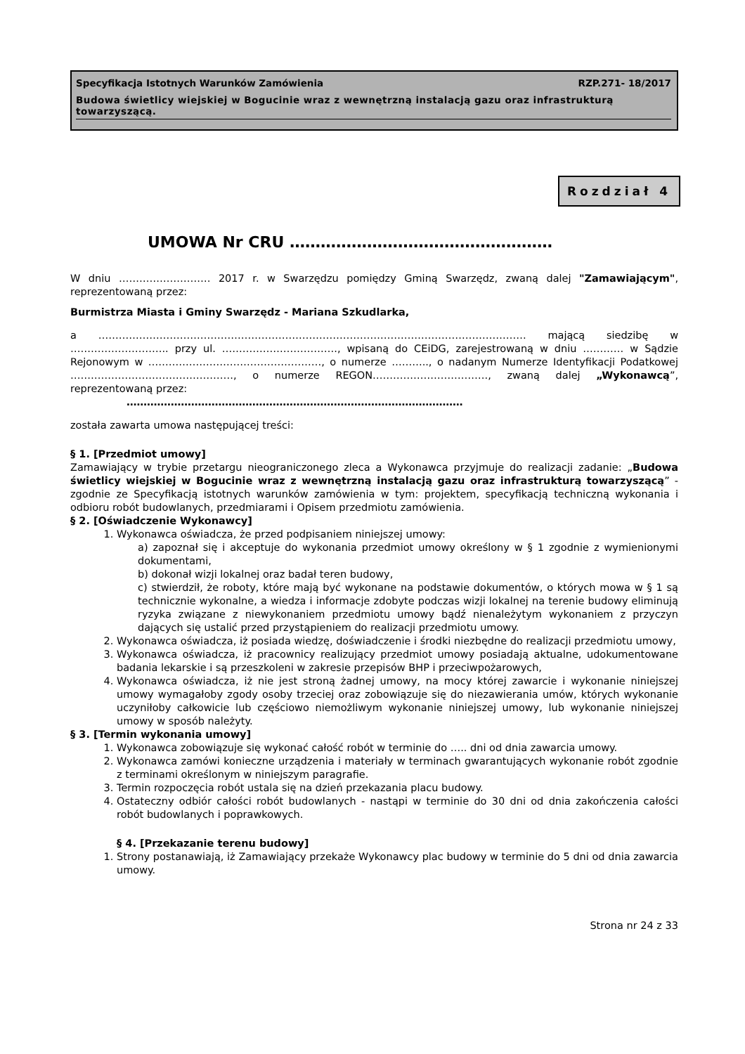Specyfikacja Istotnych Warunków Zamówienia RZP.271- 18/2017
Budowa świetlicy wiejskiej w Bogucinie wraz z wewnętrzną instalacją gazu oraz infrastrukturą towarzyszącą.
Rozdział 4
UMOWA Nr CRU ……………………………………………
W dniu ……………………… 2017 r. w Swarzędzu pomiędzy Gminą Swarzędz, zwaną dalej "Zamawiającym", reprezentowaną przez:
Burmistrza Miasta i Gminy Swarzędz - Mariana Szkudlarka,
a ……………………………………………………………………………………………………………… mającą siedzibę w ……………………….. przy ul. ……………………………., wpisaną do CEiDG, zarejestrowaną w dniu ………… w Sądzie Rejonowym w ……………………………………………, o numerze ……….., o nadanym Numerze Identyfikacji Podatkowej …………………………………………, o numerze REGON……………………………., zwaną dalej „Wykonawcą”, reprezentowaną przez:
………………………………………………………………………………………
została zawarta umowa następującej treści:
§ 1. [Przedmiot umowy]
Zamawiający w trybie przetargu nieograniczonego zleca a Wykonawca przyjmuje do realizacji zadanie: „Budowa świetlicy wiejskiej w Bogucinie wraz z wewnętrzną instalacją gazu oraz infrastrukturą towarzyszącą” - zgodnie ze Specyfikacją istotnych warunków zamówienia w tym: projektem, specyfikacją techniczną wykonania i odbioru robót budowlanych, przedmiarami i Opisem przedmiotu zamówienia.
§ 2. [Oświadczenie Wykonawcy]
1. Wykonawca oświadcza, że przed podpisaniem niniejszej umowy:
a) zapoznał się i akceptuje do wykonania przedmiot umowy określony w § 1 zgodnie z wymienionymi dokumentami,
b) dokonał wizji lokalnej oraz badał teren budowy,
c) stwierdził, że roboty, które mają być wykonane na podstawie dokumentów, o których mowa w § 1 są technicznie wykonalne, a wiedza i informacje zdobyte podczas wizji lokalnej na terenie budowy eliminują ryzyka związane z niewykonaniem przedmiotu umowy bądź nienależytym wykonaniem z przyczyn dających się ustalić przed przystąpieniem do realizacji przedmiotu umowy.
2. Wykonawca oświadcza, iż posiada wiedzę, doświadczenie i środki niezbędne do realizacji przedmiotu umowy,
3. Wykonawca oświadcza, iż pracownicy realizujący przedmiot umowy posiadają aktualne, udokumentowane badania lekarskie i są przeszkoleni w zakresie przepisów BHP i przeciwpożarowych,
4. Wykonawca oświadcza, iż nie jest stroną żadnej umowy, na mocy której zawarcie i wykonanie niniejszej umowy wymagałoby zgody osoby trzeciej oraz zobowiązuje się do niezawierania umów, których wykonanie uczyniłoby całkowicie lub częściowo niemożliwym wykonanie niniejszej umowy, lub wykonanie niniejszej umowy w sposób należyty.
§ 3. [Termin wykonania umowy]
1. Wykonawca zobowiązuje się wykonać całość robót w terminie do ….. dni od dnia zawarcia umowy.
2. Wykonawca zamówi konieczne urządzenia i materiały w terminach gwarantujących wykonanie robót zgodnie z terminami określonym w niniejszym paragrafie.
3. Termin rozpoczęcia robót ustala się na dzień przekazania placu budowy.
4. Ostateczny odbiór całości robót budowlanych - nastąpi w terminie do 30 dni od dnia zakończenia całości robót budowlanych i poprawkowych.
§ 4. [Przekazanie terenu budowy]
1. Strony postanawiają, iż Zamawiający przekaże Wykonawcy plac budowy w terminie do 5 dni od dnia zawarcia umowy.
Strona nr 24 z 33